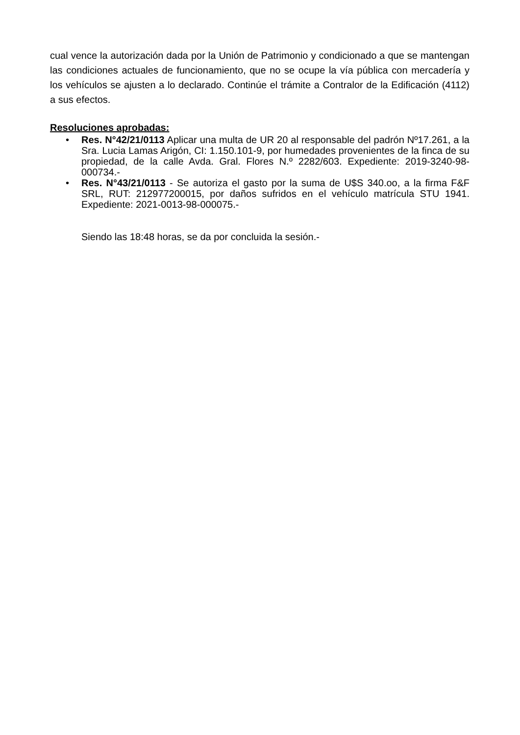cual vence la autorización dada por la Unión de Patrimonio y condicionado a que se mantengan las condiciones actuales de funcionamiento, que no se ocupe la vía pública con mercadería y los vehículos se ajusten a lo declarado. Continúe el trámite a Contralor de la Edificación (4112) a sus efectos.
Resoluciones aprobadas:
• Res. N°42/21/0113 Aplicar una multa de UR 20 al responsable del padrón Nº17.261, a la Sra. Lucia Lamas Arigón, CI: 1.150.101-9, por humedades provenientes de la finca de su propiedad, de la calle Avda. Gral. Flores N.º 2282/603. Expediente: 2019-3240-98-000734.-
• Res. N°43/21/0113 - Se autoriza el gasto por la suma de U$S 340.oo, a la firma F&F SRL, RUT: 212977200015, por daños sufridos en el vehículo matrícula STU 1941. Expediente: 2021-0013-98-000075.-
Siendo las 18:48 horas, se da por concluida la sesión.-